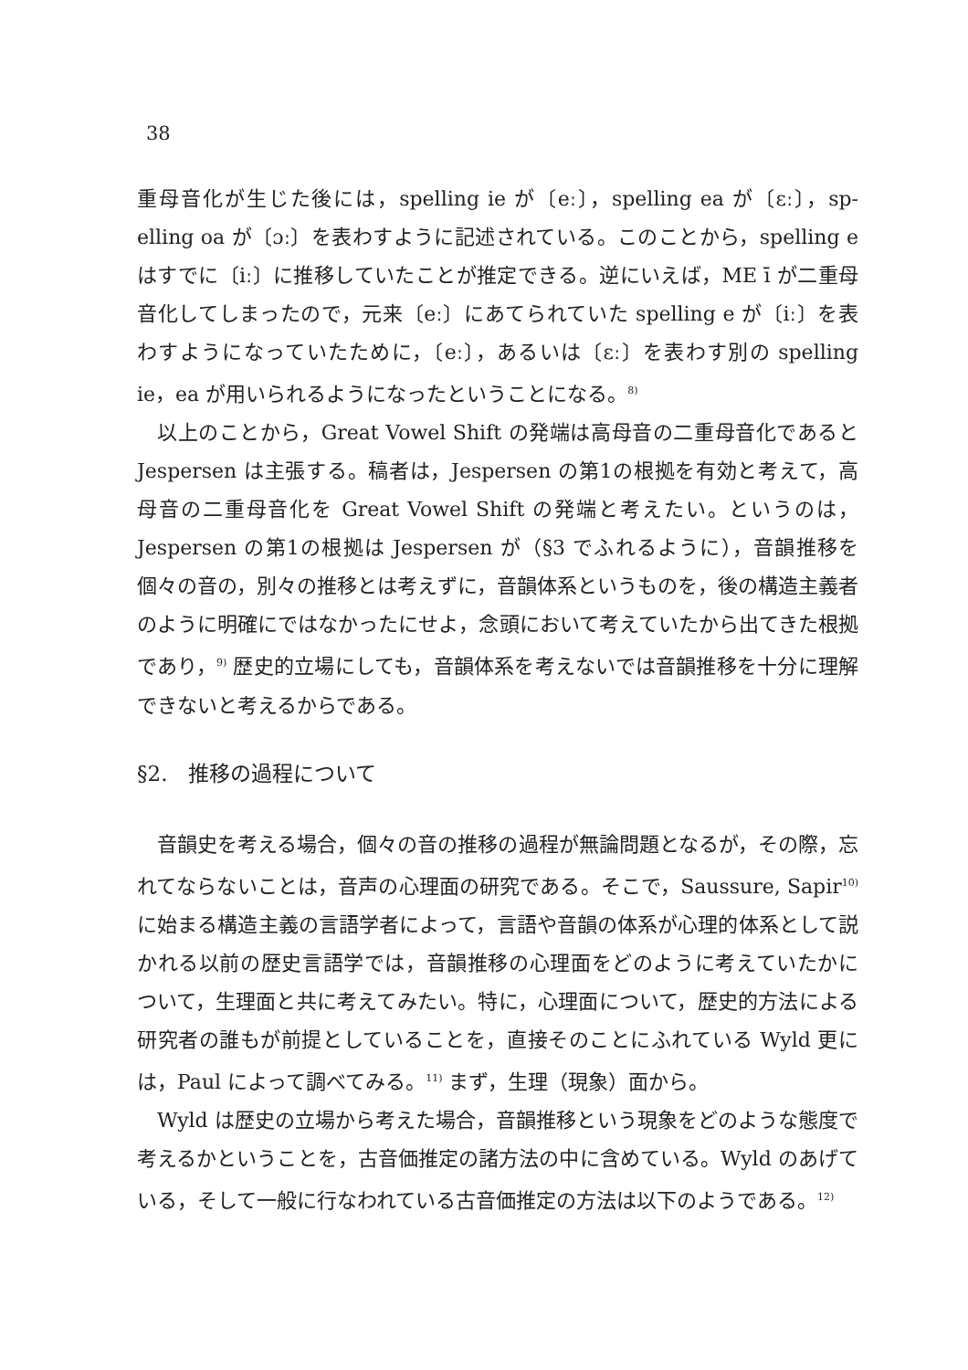38
重母音化が生じた後には，spelling ie が〔eː〕，spelling ea が〔ɛː〕，sp-elling oa が〔ɔː〕を表わすように記述されている。このことから，spelling e はすでに〔iː〕に推移していたことが推定できる。逆にいえば，ME ī が二重母音化してしまったので，元来〔eː〕にあてられていた spelling e が〔iː〕を表わすようになっていたために，〔eː〕，あるいは〔ɛː〕を表わす別の spelling ie，ea が用いられるようになったということになる。<sup>8)</sup>
以上のことから，Great Vowel Shift の発端は高母音の二重母音化であると Jespersen は主張する。稿者は，Jespersen の第1の根拠を有効と考えて，高母音の二重母音化を Great Vowel Shift の発端と考えたい。というのは，Jespersen の第1の根拠は Jespersen が（§3 でふれるように），音韻推移を個々の音の，別々の推移とは考えずに，音韻体系というものを，後の構造主義者のように明確にではなかったにせよ，念頭において考えていたから出てきた根拠であり，<sup>9)</sup> 歴史的立場にしても，音韻体系を考えないでは音韻推移を十分に理解できないと考えるからである。
§2.　推移の過程について
音韻史を考える場合，個々の音の推移の過程が無論問題となるが，その際，忘れてならないことは，音声の心理面の研究である。そこで，Saussure, Sapir<sup>10)</sup> に始まる構造主義の言語学者によって，言語や音韻の体系が心理的体系として説かれる以前の歴史言語学では，音韻推移の心理面をどのように考えていたかについて，生理面と共に考えてみたい。特に，心理面について，歴史的方法による研究者の誰もが前提としていることを，直接そのことにふれている Wyld 更には，Paul によって調べてみる。<sup>11)</sup> まず，生理（現象）面から。
Wyld は歴史の立場から考えた場合，音韻推移という現象をどのような態度で考えるかということを，古音価推定の諸方法の中に含めている。Wyld のあげている，そして一般に行なわれている古音価推定の方法は以下のようである。<sup>12)</sup>